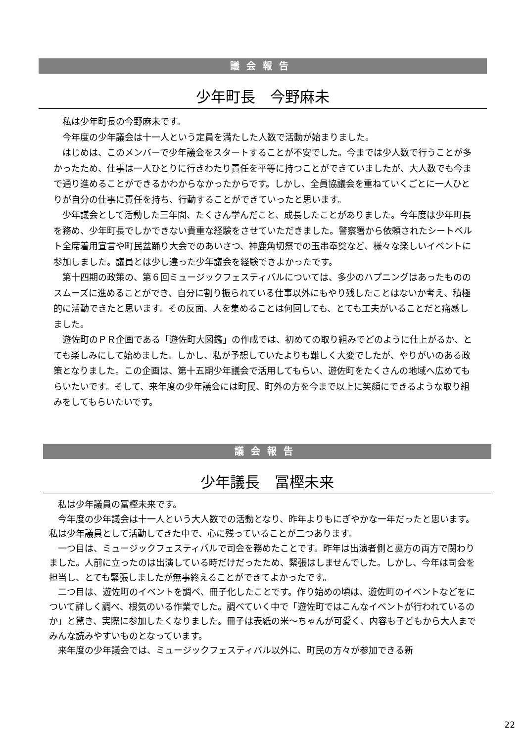議会報告
少年町長　今野麻未
私は少年町長の今野麻未です。
今年度の少年議会は十一人という定員を満たした人数で活動が始まりました。
はじめは、このメンバーで少年議会をスタートすることが不安でした。今までは少人数で行うことが多かったため、仕事は一人ひとりに行きわたり責任を平等に持つことができていましたが、大人数でも今まで通り進めることができるかわからなかったからです。しかし、全員協議会を重ねていくごとに一人ひとりが自分の仕事に責任を持ち、行動することができていったと思います。
少年議会として活動した三年間、たくさん学んだこと、成長したことがありました。今年度は少年町長を務め、少年町長でしかできない貴重な経験をさせていただきました。警察署から依頼されたシートベルト全席着用宣言や町民盆踊り大会でのあいさつ、神鹿角切祭での玉串奉奠など、様々な楽しいイベントに参加しました。議員とは少し違った少年議会を経験できよかったです。
第十四期の政策の、第６回ミュージックフェスティバルについては、多少のハプニングはあったもののスムーズに進めることができ、自分に割り振られている仕事以外にもやり残したことはないか考え、積極的に活動できたと思います。その反面、人を集めることは何回しても、とても工夫がいることだと痛感しました。
遊佐町のＰＲ企画である「遊佐町大図鑑」の作成では、初めての取り組みでどのように仕上がるか、とても楽しみにして始めました。しかし、私が予想していたよりも難しく大変でしたが、やりがいのある政策となりました。この企画は、第十五期少年議会で活用してもらい、遊佐町をたくさんの地域へ広めてもらいたいです。そして、来年度の少年議会には町民、町外の方を今まで以上に笑顔にできるような取り組みをしてもらいたいです。
議会報告
少年議長　冨樫未来
私は少年議員の冨樫未来です。
今年度の少年議会は十一人という大人数での活動となり、昨年よりもにぎやかな一年だったと思います。私は少年議員として活動してきた中で、心に残っていることが二つあります。
一つ目は、ミュージックフェスティバルで司会を務めたことです。昨年は出演者側と裏方の両方で関わりました。人前に立ったのは出演している時だけだったため、緊張はしませんでした。しかし、今年は司会を担当し、とても緊張しましたが無事終えることができてよかったです。
二つ目は、遊佐町のイベントを調べ、冊子化したことです。作り始めの頃は、遊佐町のイベントなどをについて詳しく調べ、根気のいる作業でした。調べていく中で「遊佐町ではこんなイベントが行われているのか」と驚き、実際に参加したくなりました。冊子は表紙の米～ちゃんが可愛く、内容も子どもから大人までみんな読みやすいものとなっています。
来年度の少年議会では、ミュージックフェスティバル以外に、町民の方々が参加できる新
22